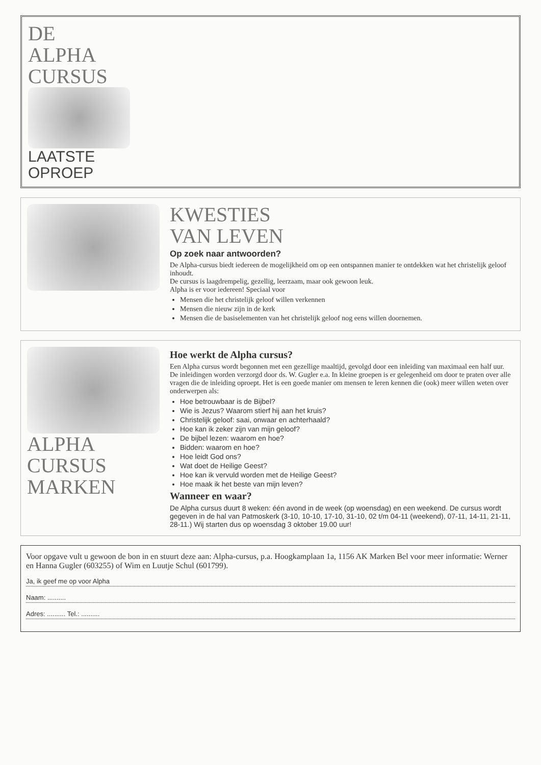DE
ALPHA
CURSUS
LAATSTE
OPROEP
KWESTIES
VAN LEVEN
Op zoek naar antwoorden?
De Alpha-cursus biedt iedereen de mogelijkheid om op een ontspannen manier te ontdekken wat het christelijk geloof inhoudt.
De cursus is laagdrempelig, gezellig, leerzaam, maar ook gewoon leuk.
Alpha is er voor iedereen! Speciaal voor
Mensen die het christelijk geloof willen verkennen
Mensen die nieuw zijn in de kerk
Mensen die de basiselementen van het christelijk geloof nog eens willen doornemen.
ALPHA
CURSUS
MARKEN
Hoe werkt de Alpha cursus?
Een Alpha cursus wordt begonnen met een gezellige maaltijd, gevolgd door een inleiding van maximaal een half uur. De inleidingen worden verzorgd door ds. W. Gugler e.a. In kleine groepen is er gelegenheid om door te praten over alle vragen die de inleiding oproept. Het is een goede manier om mensen te leren kennen die (ook) meer willen weten over onderwerpen als:
Hoe betrouwbaar is de Bijbel?
Wie is Jezus? Waarom stierf hij aan het kruis?
Christelijk geloof: saai, onwaar en achterhaald?
Hoe kan ik zeker zijn van mijn geloof?
De bijbel lezen: waarom en hoe?
Bidden: waarom en hoe?
Hoe leidt God ons?
Wat doet de Heilige Geest?
Hoe kan ik vervuld worden met de Heilige Geest?
Hoe maak ik het beste van mijn leven?
Wanneer en waar?
De Alpha cursus duurt 8 weken: één avond in de week (op woensdag) en een weekend. De cursus wordt gegeven in de hal van Patmoskerk (3-10, 10-10, 17-10, 31-10, 02 t/m 04-11 (weekend), 07-11, 14-11, 21-11, 28-11.) Wij starten dus op woensdag 3 oktober 19.00 uur!
Voor opgave vult u gewoon de bon in en stuurt deze aan: Alpha-cursus, p.a. Hoogkamplaan 1a, 1156 AK Marken Bel voor meer informatie: Werner en Hanna Gugler (603255) of Wim en Luutje Schul (601799).
Ja, ik geef me op voor Alpha
Naam: ..........
Adres: .......... Tel.: ..........